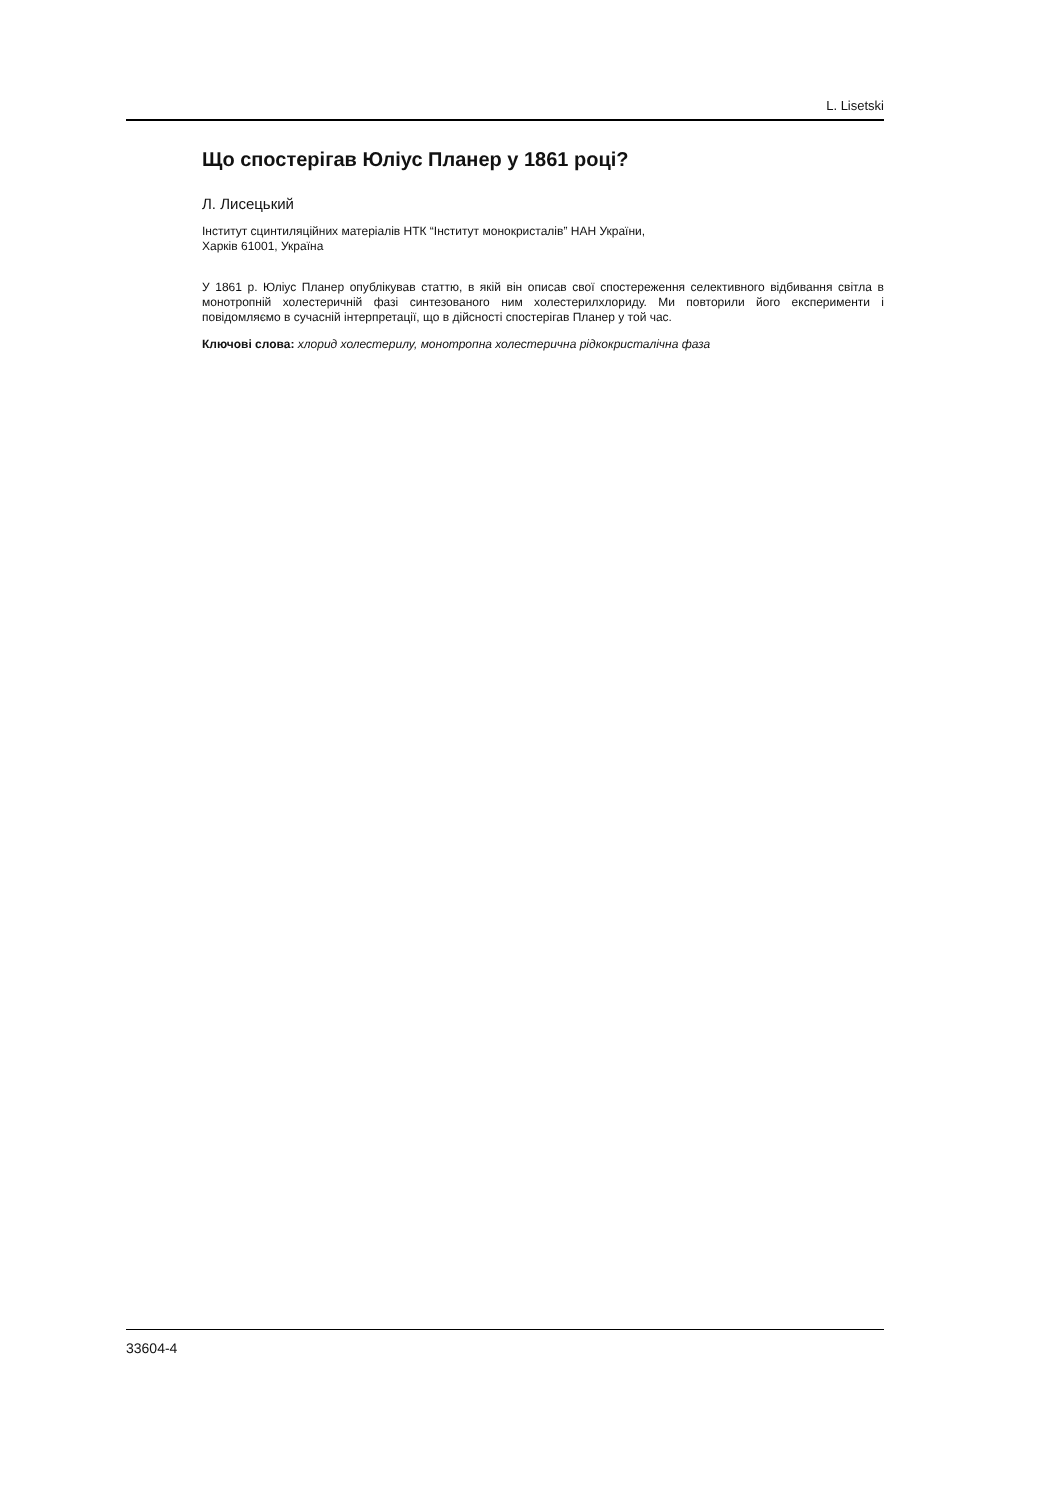L. Lisetski
Що спостерігав Юліус Планер у 1861 році?
Л. Лисецький
Інститут сцинтиляційних матеріалів НТК “Інститут монокристалів” НАН України,
Харків 61001, Україна
У 1861 р. Юліус Планер опублікував статтю, в якій він описав свої спостереження селективного відбивання світла в монотропній холестеричній фазі синтезованого ним холестерилхлориду. Ми повторили його експерименти і повідомляємо в сучасній інтерпретації, що в дійсності спостерігав Планер у той час.
Ключові слова: хлорид холестерилу, монотропна холестерична рідкокристалічна фаза
33604-4